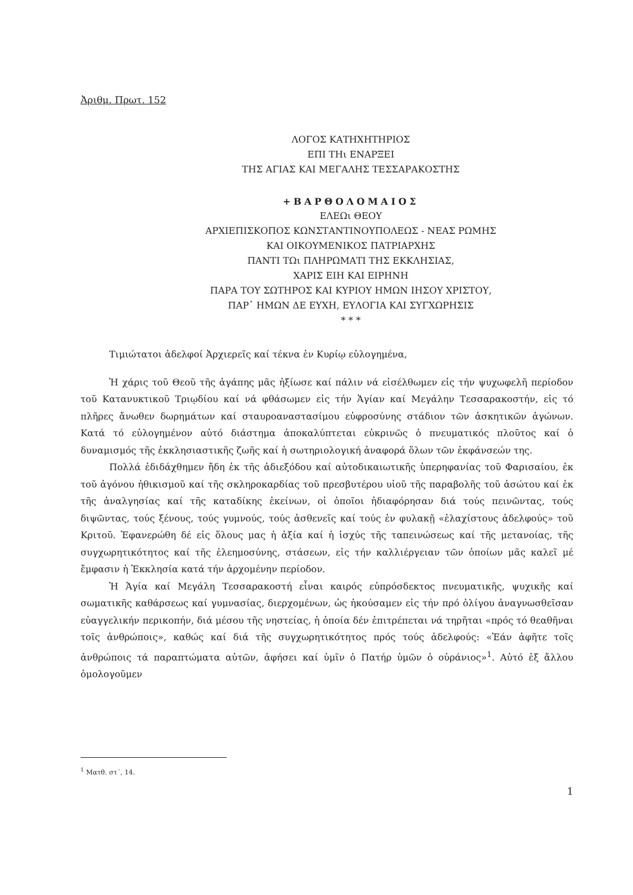Ἀριθμ. Πρωτ. 152
ΛΟΓΟΣ ΚΑΤΗΧΗΤΗΡΙΟΣ
ΕΠΙ ΤΗι ΕΝΑΡΞΕΙ
ΤΗΣ ΑΓΙΑΣ ΚΑΙ ΜΕΓΑΛΗΣ ΤΕΣΣΑΡΑΚΟΣΤΗΣ
+ΒΑΡΘΟΛΟΜΑΙΟΣ
ΕΛΕΩι ΘΕΟΥ
ΑΡΧΙΕΠΙΣΚΟΠΟΣ ΚΩΝΣΤΑΝΤΙΝΟΥΠΟΛΕΩΣ - ΝΕΑΣ ΡΩΜΗΣ
ΚΑΙ ΟΙΚΟΥΜΕΝΙΚΟΣ ΠΑΤΡΙΑΡΧΗΣ
ΠΑΝΤΙ ΤΩι ΠΛΗΡΩΜΑΤΙ ΤΗΣ ΕΚΚΛΗΣΙΑΣ,
ΧΑΡΙΣ ΕΙΗ ΚΑΙ ΕΙΡΗΝΗ
ΠΑΡΑ ΤΟΥ ΣΩΤΗΡΟΣ ΚΑΙ ΚΥΡΙΟΥ ΗΜΩΝ ΙΗΣΟΥ ΧΡΙΣΤΟΥ,
ΠΑΡ᾽ ΗΜΩΝ ΔΕ ΕΥΧΗ, ΕΥΛΟΓΙΑ ΚΑΙ ΣΥΓΧΩΡΗΣΙΣ
* * *
Τιμιώτατοι ἀδελφοί Ἀρχιερεῖς καί τέκνα ἐν Κυρίῳ εὐλογημένα,
Ἡ χάρις τοῦ Θεοῦ τῆς ἀγάπης μᾶς ἠξίωσε καί πάλιν νά εἰσέλθωμεν εἰς τήν ψυχωφελῆ περίοδον τοῦ Κατανυκτικοῦ Τριῳδίου καί νά φθάσωμεν εἰς τήν Ἁγίαν καί Μεγάλην Τεσσαρακοστήν, εἰς τό πλῆρες ἄνωθεν δωρημάτων καί σταυροαναστασίμου εὐφροσύνης στάδιον τῶν ἀσκητικῶν ἀγώνων. Κατά τό εὐλογημένον αὐτό διάστημα ἀποκαλύπτεται εὐκρινῶς ὁ πνευματικός πλοῦτος καί ὁ δυναμισμός τῆς ἐκκλησιαστικῆς ζωῆς καί ἡ σωτηριολογική ἀναφορά ὅλων τῶν ἐκφάνσεών της.
Πολλά ἐδιδάχθημεν ἤδη ἐκ τῆς ἀδιεξόδου καί αὐτοδικαιωτικῆς ὑπερηφανίας τοῦ Φαρισαίου, ἐκ τοῦ ἀγόνου ἠθικισμοῦ καί τῆς σκληροκαρδίας τοῦ πρεσβυτέρου υἱοῦ τῆς παραβολῆς τοῦ ἀσώτου καί ἐκ τῆς ἀναλγησίας καί τῆς καταδίκης ἐκείνων, οἱ ὁποῖοι ἠδιαφόρησαν διά τούς πεινῶντας, τούς διψῶντας, τούς ξένους, τούς γυμνούς, τούς ἀσθενεῖς καί τούς ἐν φυλακῇ «ἐλαχίστους ἀδελφούς» τοῦ Κριτοῦ. Ἐφανερώθη δέ εἰς ὅλους μας ἡ ἀξία καί ἡ ἰσχύς τῆς ταπεινώσεως καί τῆς μετανοίας, τῆς συγχωρητικότητος καί τῆς ἐλεημοσύνης, στάσεων, εἰς τήν καλλιέργειαν τῶν ὁποίων μᾶς καλεῖ μέ ἔμφασιν ἡ Ἐκκλησία κατά τήν ἀρχομένην περίοδον.
Ἡ Ἁγία καί Μεγάλη Τεσσαρακοστή εἶναι καιρός εὐπρόσδεκτος πνευματικῆς, ψυχικῆς καί σωματικῆς καθάρσεως καί γυμνασίας, διερχομένων, ὡς ἠκούσαμεν εἰς τήν πρό ὀλίγου ἀναγνωσθεῖσαν εὐαγγελικήν περικοπήν, διά μέσου τῆς νηστείας, ἡ ὁποία δέν ἐπιτρέπεται νά τηρῆται «πρός τό θεαθῆναι τοῖς ἀνθρώποις», καθώς καί διά τῆς συγχωρητικότητος πρός τούς ἀδελφούς: «Ἐάν ἀφῆτε τοῖς ἀνθρώποις τά παραπτώματα αὐτῶν, ἀφήσει καί ὑμῖν ὁ Πατήρ ὑμῶν ὁ οὐράνιος»<sup>1</sup>. Αὐτό ἐξ ἄλλου ὁμολογοῦμεν
<sup>1</sup> Ματθ. στ΄, 14.
1